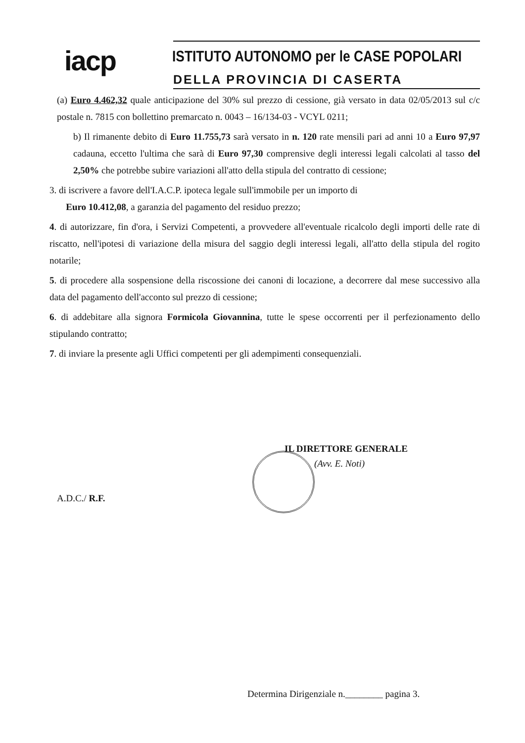iacp ISTITUTO AUTONOMO per le CASE POPOLARI
DELLA PROVINCIA DI CASERTA
(a) Euro 4.462,32 quale anticipazione del 30% sul prezzo di cessione, già versato in data 02/05/2013 sul c/c postale n. 7815 con bollettino premarcato n. 0043 – 16/134-03 - VCYL 0211;
b) Il rimanente debito di Euro 11.755,73 sarà versato in n. 120 rate mensili pari ad anni 10 a Euro 97,97 cadauna, eccetto l'ultima che sarà di Euro 97,30 comprensive degli interessi legali calcolati al tasso del 2,50% che potrebbe subire variazioni all'atto della stipula del contratto di cessione;
3. di iscrivere a favore dell'I.A.C.P. ipoteca legale sull'immobile per un importo di
Euro 10.412,08, a garanzia del pagamento del residuo prezzo;
4. di autorizzare, fin d'ora, i Servizi Competenti, a provvedere all'eventuale ricalcolo degli importi delle rate di riscatto, nell'ipotesi di variazione della misura del saggio degli interessi legali, all'atto della stipula del rogito notarile;
5. di procedere alla sospensione della riscossione dei canoni di locazione, a decorrere dal mese successivo alla data del pagamento dell'acconto sul prezzo di cessione;
6. di addebitare alla signora Formicola Giovannina, tutte le spese occorrenti per il perfezionamento dello stipulando contratto;
7. di inviare la presente agli Uffici competenti per gli adempimenti consequenziali.
IL DIRETTORE GENERALE
(Avv. E. Noti)
A.D.C./ R.F.
Determina Dirigenziale n.________ pagina 3.